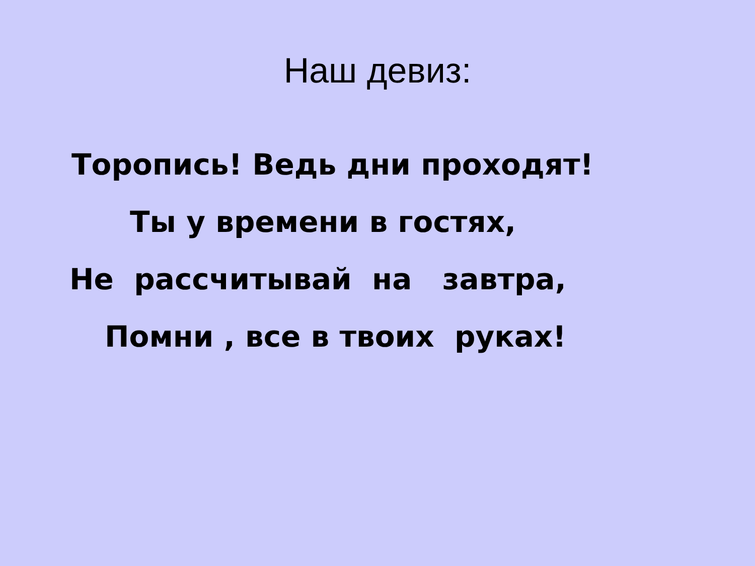Наш девиз:
Торопись! Ведь дни проходят!
Ты у времени в гостях,
Не рассчитывай на завтра,
Помни , все в твоих руках!